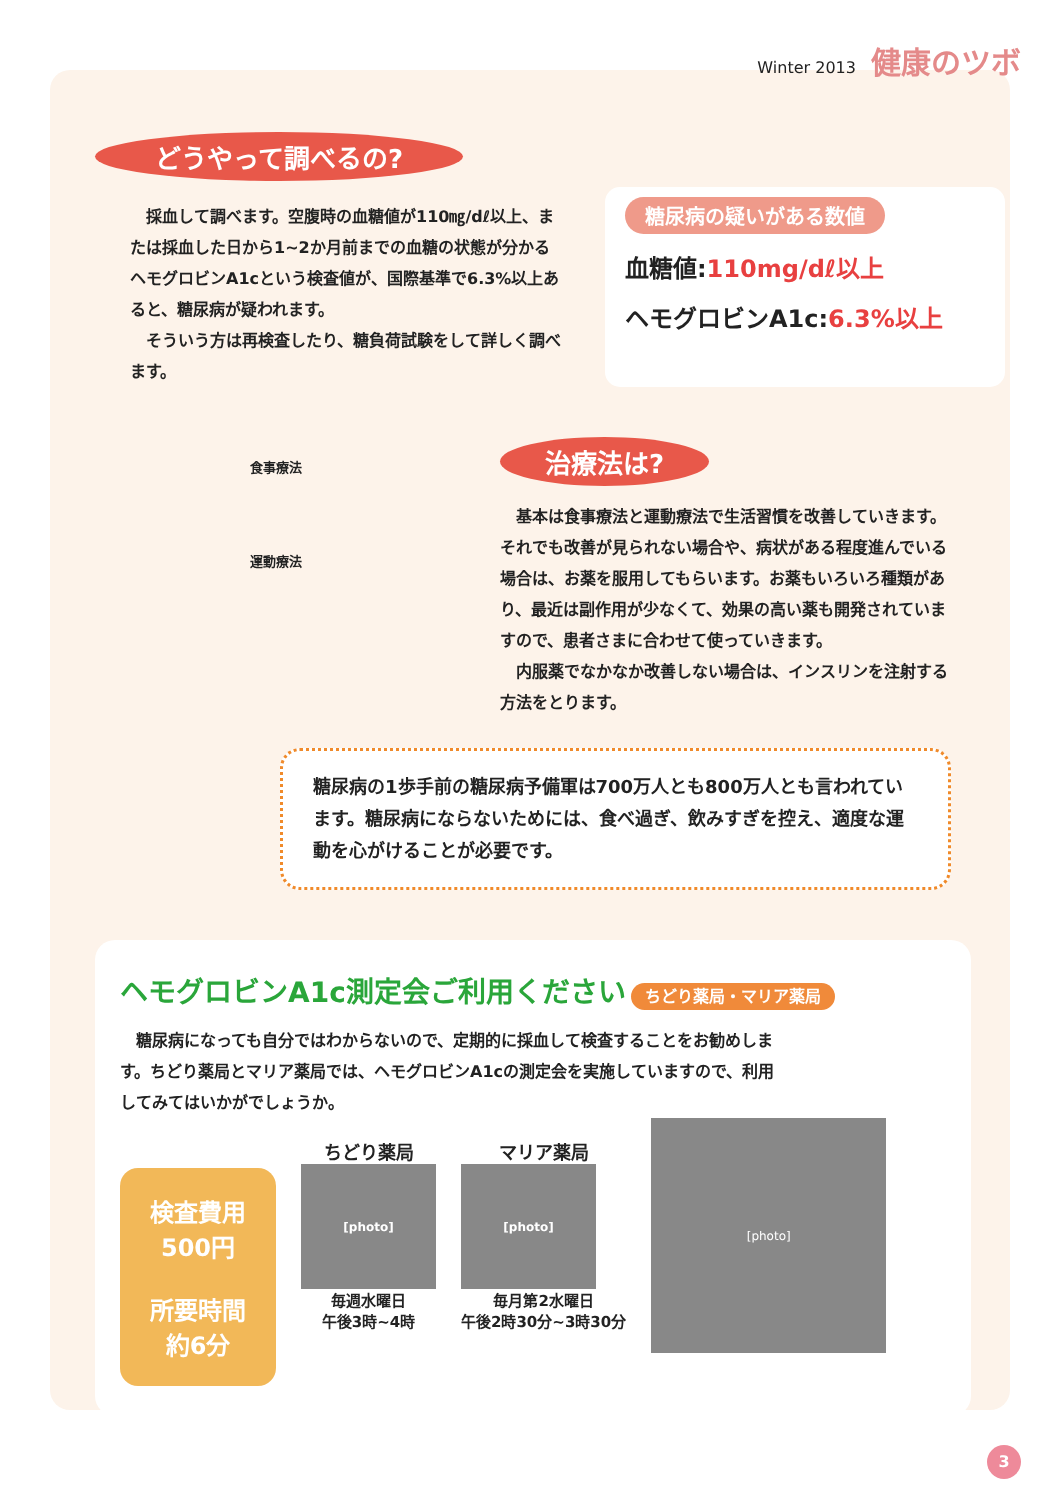Winter 2013 健康のツボ
どうやって調べるの?
　採血して調べます。空腹時の血糖値が110㎎/dℓ以上、または採血した日から1~2か月前までの血糖の状態が分かるヘモグロビンA1cという検査値が、国際基準で6.3%以上あると、糖尿病が疑われます。
　そういう方は再検査したり、糖負荷試験をして詳しく調べます。
糖尿病の疑いがある数値
血糖値:110mg/dℓ以上
ヘモグロビンA1c:6.3%以上
食事療法
運動療法
治療法は?
　基本は食事療法と運動療法で生活習慣を改善していきます。それでも改善が見られない場合や、病状がある程度進んでいる場合は、お薬を服用してもらいます。お薬もいろいろ種類があり、最近は副作用が少なくて、効果の高い薬も開発されていますので、患者さまに合わせて使っていきます。
　内服薬でなかなか改善しない場合は、インスリンを注射する方法をとります。
糖尿病の1歩手前の糖尿病予備軍は700万人とも800万人とも言われています。糖尿病にならないためには、食べ過ぎ、飲みすぎを控え、適度な運動を心がけることが必要です。
ヘモグロビンA1c測定会ご利用ください ちどり薬局・マリア薬局
　糖尿病になっても自分ではわからないので、定期的に採血して検査することをお勧めします。ちどり薬局とマリア薬局では、ヘモグロビンA1cの測定会を実施していますので、利用してみてはいかがでしょうか。
検査費用
500円
所要時間
約6分
ちどり薬局
[photo]
毎週水曜日
午後3時~4時
マリア薬局
[photo]
毎月第2水曜日
午後2時30分~3時30分
[photo]
3